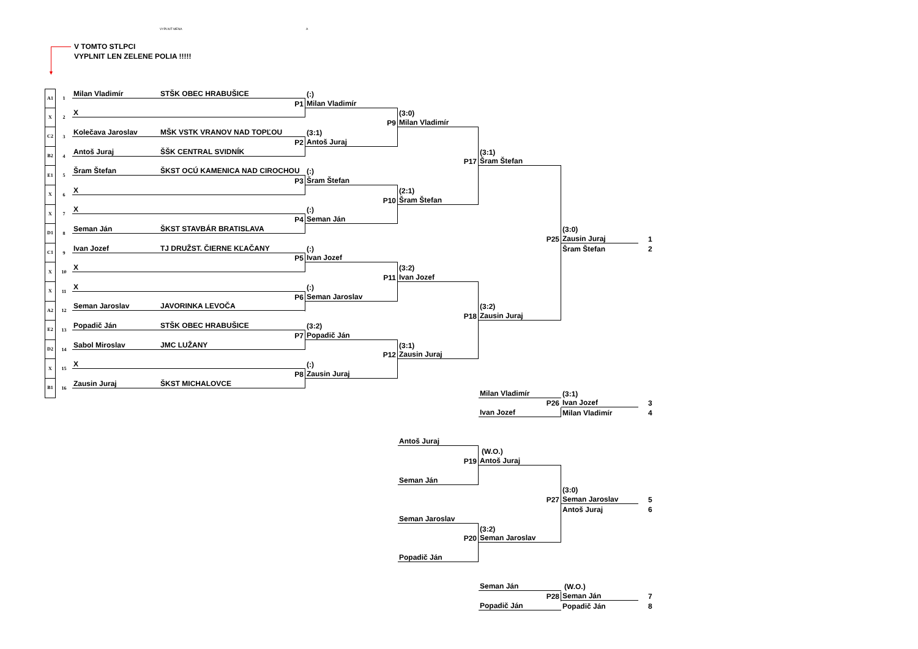VYPLNIT MENA A
▼
V TOMTO STLPCI
VYPLNIT LEN ZELENE POLIA !!!!!
A1
1
Milan Vladimír
STŠK OBEC HRABUŠICE
(:)
P1
Milan Vladimír
X
2
X
(3:0)
P9
Milan Vladimír
C2
3
Kolečava Jaroslav
MŠK VSTK VRANOV NAD TOPĽOU
(3:1)
P2
Antoš Juraj
B2
4
Antoš Juraj
ŠŠK CENTRAL SVIDNÍK
(3:1)
P17
Šram Štefan
E1
5
Šram Štefan
ŠKST OCÚ KAMENICA NAD CIROCHOU
(:)
P3
Šram Štefan
X
6
X
(2:1)
P10
Šram Štefan
X
7
X
(:)
P4
Seman Ján
D1
8
Seman Ján
ŠKST STAVBÁR BRATISLAVA
(3:0)
P25
Zausin Juraj
1
C1
9
Ivan Jozef
TJ DRUŽST. ČIERNE KĽAČANY
(:)
Šram Štefan
2
P5
Ivan Jozef
X
10
X
(3:2)
P11
Ivan Jozef
X
11
X
(:)
P6
Seman Jaroslav
A2
12
Seman Jaroslav
JAVORINKA LEVOČA
(3:2)
P18
Zausin Juraj
E2
13
Popadič Ján
STŠK OBEC HRABUŠICE
(3:2)
P7
Popadič Ján
D2
14
Sabol Miroslav
JMC LUŽANY
(3:1)
P12
Zausin Juraj
X
15
X
(:)
P8
Zausin Juraj
B1
16
Zausin Juraj
ŠKST MICHALOVCE
Milan Vladimír
(3:1)
P26
Ivan Jozef
3
Ivan Jozef
Milan Vladimír
4
Antoš Juraj
(W.O.)
P19
Antoš Juraj
Seman Ján
(3:0)
P27
Seman Jaroslav
5
Antoš Juraj
6
Seman Jaroslav
(3:2)
P20
Seman Jaroslav
Popadič Ján
Seman Ján
(W.O.)
P28
Seman Ján
7
Popadič Ján
Popadič Ján
8